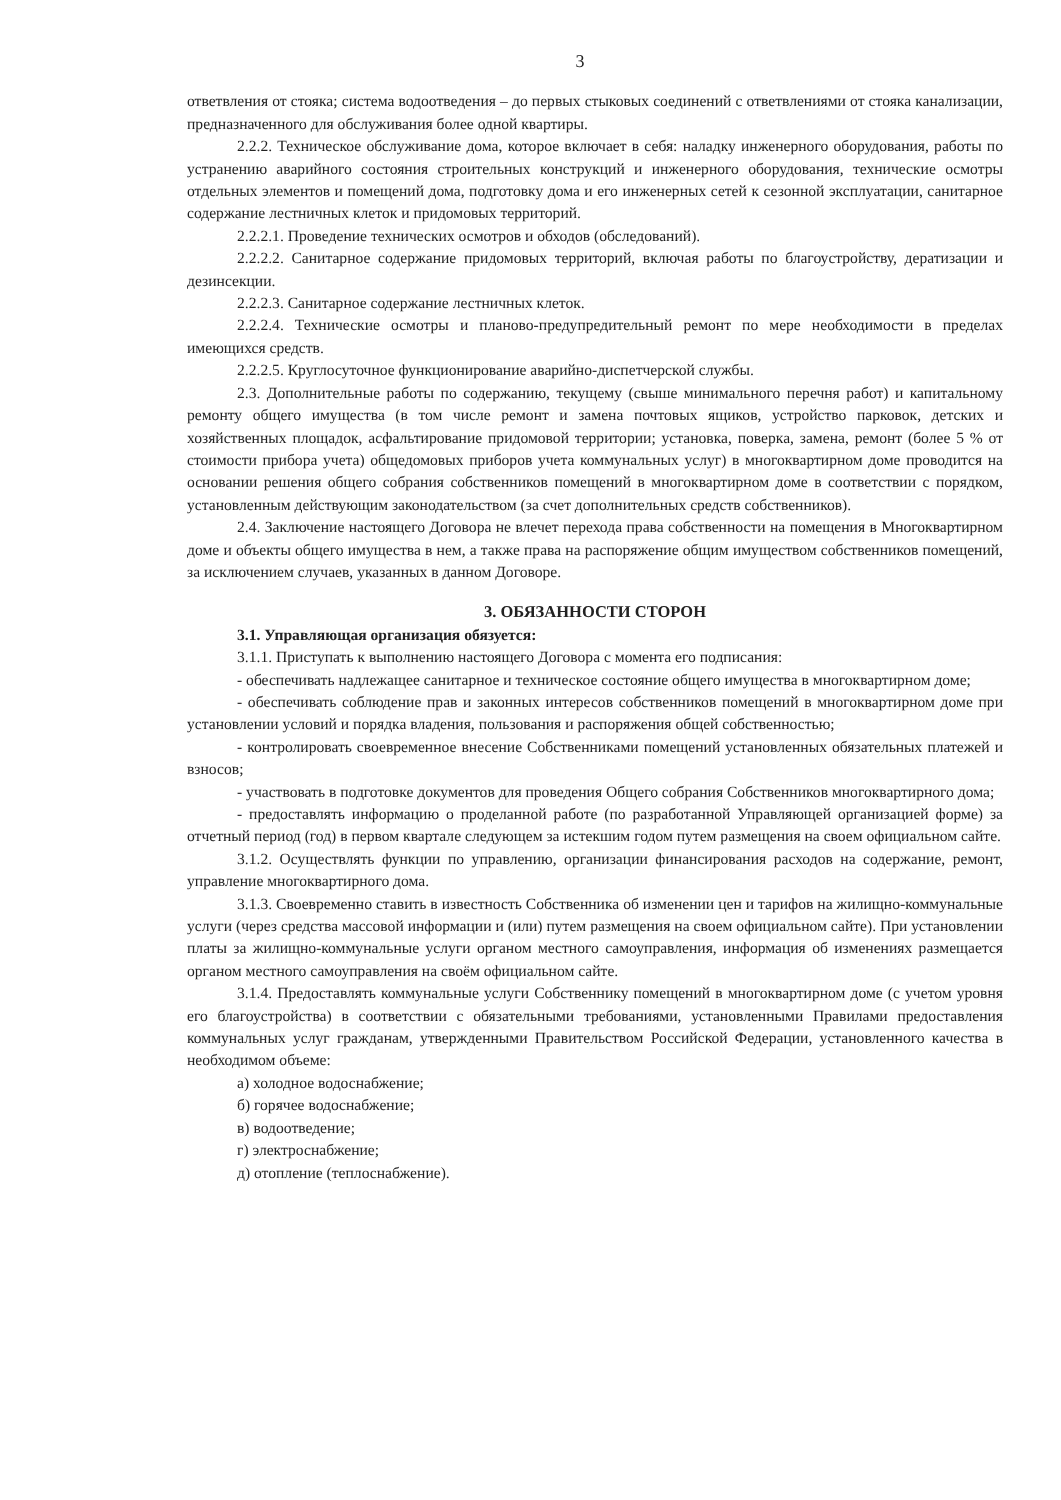3
ответвления от стояка; система водоотведения – до первых стыковых соединений с ответвлениями от стояка канализации, предназначенного для обслуживания более одной квартиры.
2.2.2. Техническое обслуживание дома, которое включает в себя: наладку инженерного оборудования, работы по устранению аварийного состояния строительных конструкций и инженерного оборудования, технические осмотры отдельных элементов и помещений дома, подготовку дома и его инженерных сетей к сезонной эксплуатации, санитарное содержание лестничных клеток и придомовых территорий.
2.2.2.1. Проведение технических осмотров и обходов (обследований).
2.2.2.2. Санитарное содержание придомовых территорий, включая работы по благоустройству, дератизации и дезинсекции.
2.2.2.3. Санитарное содержание лестничных клеток.
2.2.2.4. Технические осмотры и планово-предупредительный ремонт по мере необходимости в пределах имеющихся средств.
2.2.2.5. Круглосуточное функционирование аварийно-диспетчерской службы.
2.3. Дополнительные работы по содержанию, текущему (свыше минимального перечня работ) и капитальному ремонту общего имущества (в том числе ремонт и замена почтовых ящиков, устройство парковок, детских и хозяйственных площадок, асфальтирование придомовой территории; установка, поверка, замена, ремонт (более 5 % от стоимости прибора учета) общедомовых приборов учета коммунальных услуг) в многоквартирном доме проводится на основании решения общего собрания собственников помещений в многоквартирном доме в соответствии с порядком, установленным действующим законодательством (за счет дополнительных средств собственников).
2.4. Заключение настоящего Договора не влечет перехода права собственности на помещения в Многоквартирном доме и объекты общего имущества в нем, а также права на распоряжение общим имуществом собственников помещений, за исключением случаев, указанных в данном Договоре.
3. ОБЯЗАННОСТИ СТОРОН
3.1. Управляющая организация обязуется:
3.1.1. Приступать к выполнению настоящего Договора с момента его подписания:
- обеспечивать надлежащее санитарное и техническое состояние общего имущества в многоквартирном доме;
- обеспечивать соблюдение прав и законных интересов собственников помещений в многоквартирном доме при установлении условий и порядка владения, пользования и распоряжения общей собственностью;
- контролировать своевременное внесение Собственниками помещений установленных обязательных платежей и взносов;
- участвовать в подготовке документов для проведения Общего собрания Собственников многоквартирного дома;
- предоставлять информацию о проделанной работе (по разработанной Управляющей организацией форме) за отчетный период (год) в первом квартале следующем за истекшим годом путем размещения на своем официальном сайте.
3.1.2. Осуществлять функции по управлению, организации финансирования расходов на содержание, ремонт, управление многоквартирного дома.
3.1.3. Своевременно ставить в известность Собственника об изменении цен и тарифов на жилищно-коммунальные услуги (через средства массовой информации и (или) путем размещения на своем официальном сайте). При установлении платы за жилищно-коммунальные услуги органом местного самоуправления, информация об изменениях размещается органом местного самоуправления на своём официальном сайте.
3.1.4. Предоставлять коммунальные услуги Собственнику помещений в многоквартирном доме (с учетом уровня его благоустройства) в соответствии с обязательными требованиями, установленными Правилами предоставления коммунальных услуг гражданам, утвержденными Правительством Российской Федерации, установленного качества в необходимом объеме:
а) холодное водоснабжение;
б) горячее водоснабжение;
в) водоотведение;
г) электроснабжение;
д) отопление (теплоснабжение).